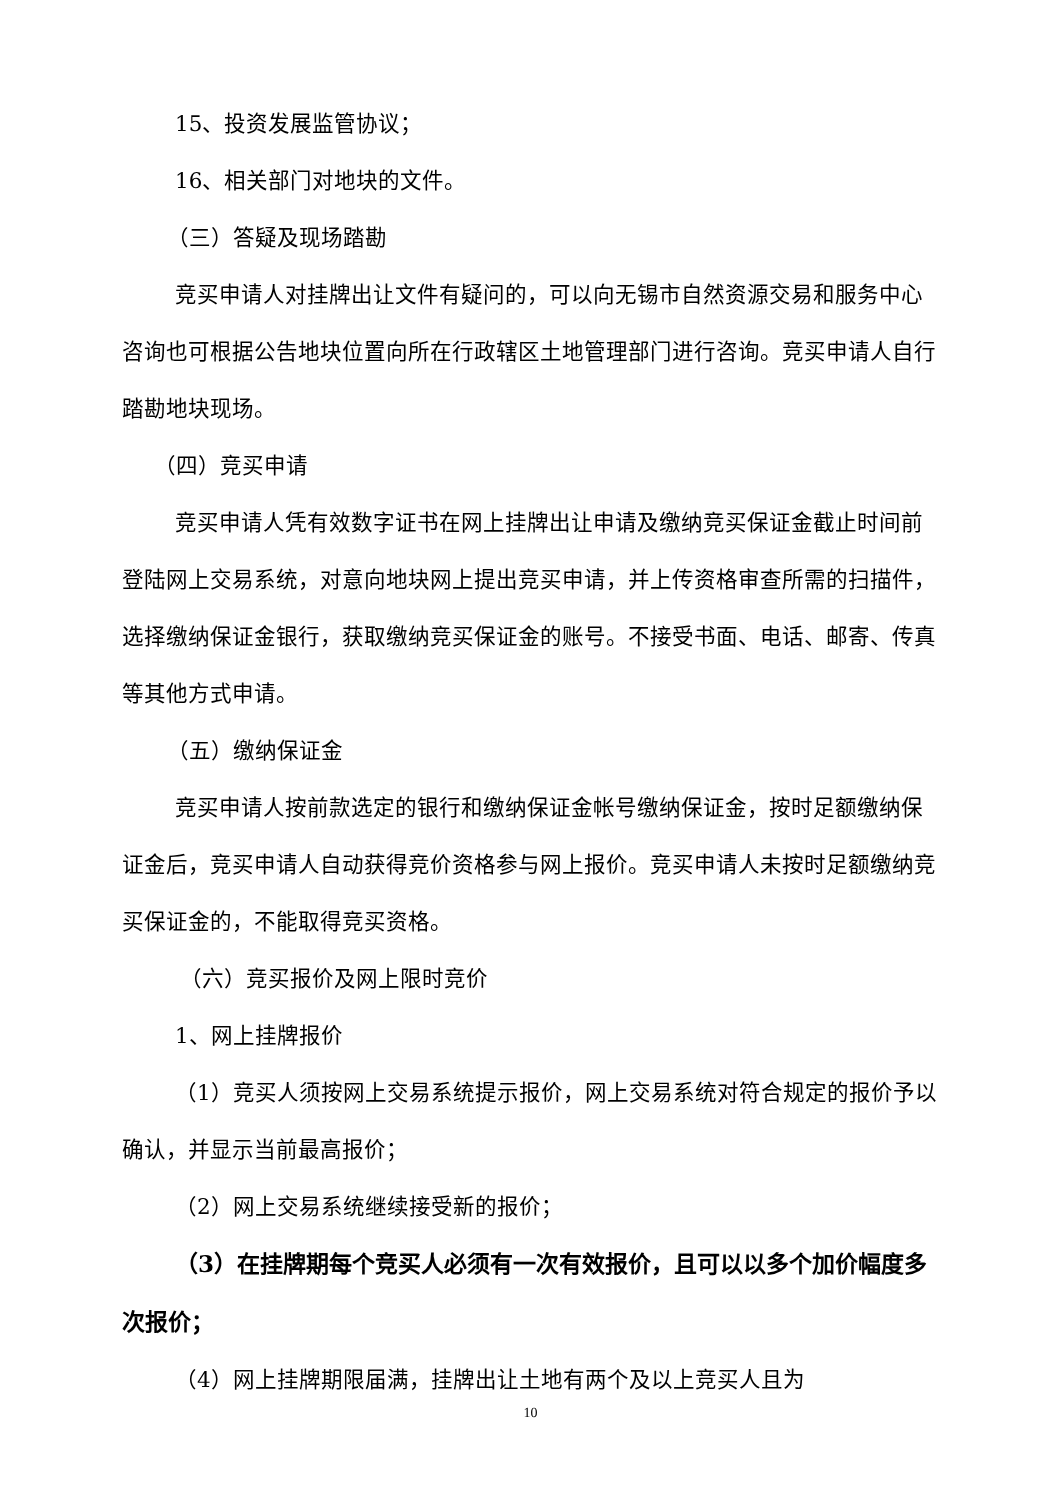15、投资发展监管协议；
16、相关部门对地块的文件。
（三）答疑及现场踏勘
竞买申请人对挂牌出让文件有疑问的，可以向无锡市自然资源交易和服务中心咨询也可根据公告地块位置向所在行政辖区土地管理部门进行咨询。竞买申请人自行踏勘地块现场。
（四）竞买申请
竞买申请人凭有效数字证书在网上挂牌出让申请及缴纳竞买保证金截止时间前登陆网上交易系统，对意向地块网上提出竞买申请，并上传资格审查所需的扫描件，选择缴纳保证金银行，获取缴纳竞买保证金的账号。不接受书面、电话、邮寄、传真等其他方式申请。
（五）缴纳保证金
竞买申请人按前款选定的银行和缴纳保证金帐号缴纳保证金，按时足额缴纳保证金后，竞买申请人自动获得竞价资格参与网上报价。竞买申请人未按时足额缴纳竞买保证金的，不能取得竞买资格。
（六）竞买报价及网上限时竞价
1、网上挂牌报价
（1）竞买人须按网上交易系统提示报价，网上交易系统对符合规定的报价予以确认，并显示当前最高报价；
（2）网上交易系统继续接受新的报价；
（3）在挂牌期每个竞买人必须有一次有效报价，且可以以多个加价幅度多次报价；
（4）网上挂牌期限届满，挂牌出让土地有两个及以上竞买人且为
10